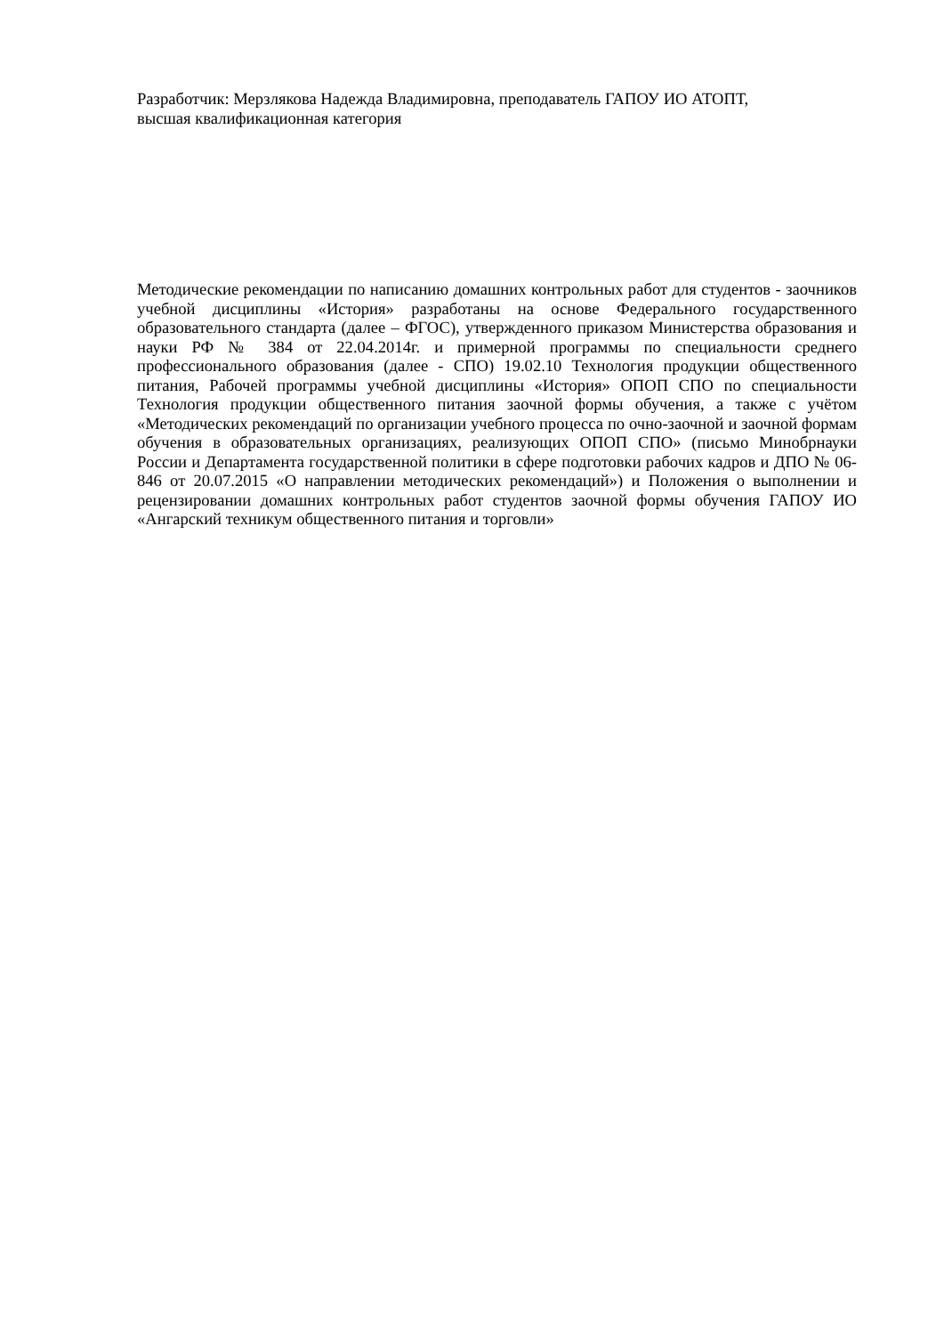Разработчик: Мерзлякова Надежда Владимировна, преподаватель ГАПОУ ИО АТОПТ,
высшая квалификационная категория
Методические рекомендации по написанию домашних контрольных работ для студентов - заочников учебной дисциплины «История» разработаны на основе Федерального государственного образовательного стандарта (далее – ФГОС), утвержденного приказом Министерства образования и науки РФ № 384 от 22.04.2014г. и примерной программы по специальности среднего профессионального образования (далее - СПО) 19.02.10 Технология продукции общественного питания, Рабочей программы учебной дисциплины «История» ОПОП СПО по специальности Технология продукции общественного питания заочной формы обучения, а также с учётом «Методических рекомендаций по организации учебного процесса по очно-заочной и заочной формам обучения в образовательных организациях, реализующих ОПОП СПО» (письмо Минобрнауки России и Департамента государственной политики в сфере подготовки рабочих кадров и ДПО № 06-846 от 20.07.2015 «О направлении методических рекомендаций») и Положения о выполнении и рецензировании домашних контрольных работ студентов заочной формы обучения ГАПОУ ИО «Ангарский техникум общественного питания и торговли»